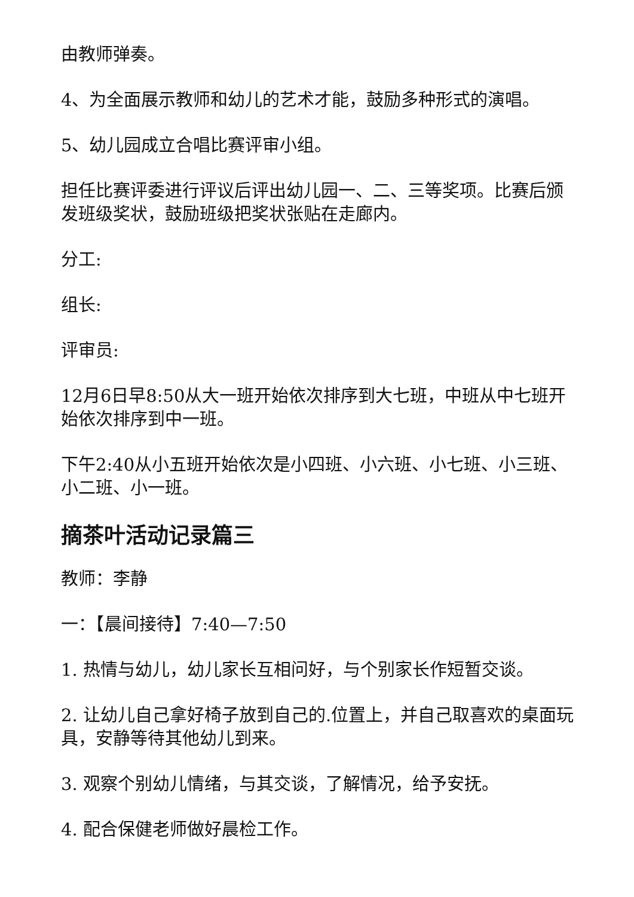由教师弹奏。
4、为全面展示教师和幼儿的艺术才能，鼓励多种形式的演唱。
5、幼儿园成立合唱比赛评审小组。
担任比赛评委进行评议后评出幼儿园一、二、三等奖项。比赛后颁发班级奖状，鼓励班级把奖状张贴在走廊内。
分工:
组长:
评审员:
12月6日早8:50从大一班开始依次排序到大七班，中班从中七班开始依次排序到中一班。
下午2:40从小五班开始依次是小四班、小六班、小七班、小三班、小二班、小一班。
摘茶叶活动记录篇三
教师：李静
一：【晨间接待】7:40—7:50
1. 热情与幼儿，幼儿家长互相问好，与个别家长作短暂交谈。
2. 让幼儿自己拿好椅子放到自己的.位置上，并自己取喜欢的桌面玩具，安静等待其他幼儿到来。
3. 观察个别幼儿情绪，与其交谈，了解情况，给予安抚。
4. 配合保健老师做好晨检工作。